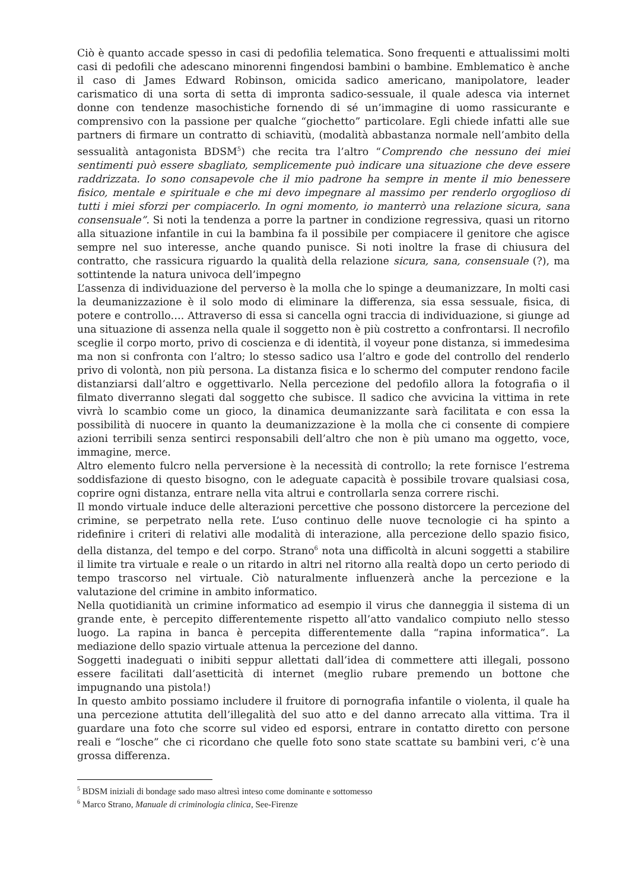Ciò è quanto accade spesso in casi di pedofilia telematica. Sono frequenti e attualissimi molti casi di pedofili che adescano minorenni fingendosi bambini o bambine. Emblematico è anche il caso di James Edward Robinson, omicida sadico americano, manipolatore, leader carismatico di una sorta di setta di impronta sadico-sessuale, il quale adesca via internet donne con tendenze masochistiche fornendo di sé un’immagine di uomo rassicurante e comprensivo con la passione per qualche “giochetto” particolare. Egli chiede infatti alle sue partners di firmare un contratto di schiavitù, (modalità abbastanza normale nell’ambito della sessualità antagonista BDSM<sup>5</sup>) che recita tra l’altro “Comprendo che nessuno dei miei sentimenti può essere sbagliato, semplicemente può indicare una situazione che deve essere raddrizzata. Io sono consapevole che il mio padrone ha sempre in mente il mio benessere fisico, mentale e spirituale e che mi devo impegnare al massimo per renderlo orgoglioso di tutti i miei sforzi per compiacerlo. In ogni momento, io manterrò una relazione sicura, sana consensuale”. Si noti la tendenza a porre la partner in condizione regressiva, quasi un ritorno alla situazione infantile in cui la bambina fa il possibile per compiacere il genitore che agisce sempre nel suo interesse, anche quando punisce. Si noti inoltre la frase di chiusura del contratto, che rassicura riguardo la qualità della relazione sicura, sana, consensuale (?), ma sottintende la natura univoca dell’impegno
L’assenza di individuazione del perverso è la molla che lo spinge a deumanizzare, In molti casi la deumanizzazione è il solo modo di eliminare la differenza, sia essa sessuale, fisica, di potere e controllo…. Attraverso di essa si cancella ogni traccia di individuazione, si giunge ad una situazione di assenza nella quale il soggetto non è più costretto a confrontarsi. Il necrofilo sceglie il corpo morto, privo di coscienza e di identità, il voyeur pone distanza, si immedesima ma non si confronta con l’altro; lo stesso sadico usa l’altro e gode del controllo del renderlo privo di volontà, non più persona. La distanza fisica e lo schermo del computer rendono facile distanziarsi dall’altro e oggettivarlo. Nella percezione del pedofilo allora la fotografia o il filmato diverranno slegati dal soggetto che subisce. Il sadico che avvicina la vittima in rete vivrà lo scambio come un gioco, la dinamica deumanizzante sarà facilitata e con essa la possibilità di nuocere in quanto la deumanizzazione è la molla che ci consente di compiere azioni terribili senza sentirci responsabili dell’altro che non è più umano ma oggetto, voce, immagine, merce.
Altro elemento fulcro nella perversione è la necessità di controllo; la rete fornisce l’estrema soddisfazione di questo bisogno, con le adeguate capacità è possibile trovare qualsiasi cosa, coprire ogni distanza, entrare nella vita altrui e controllarla senza correre rischi.
Il mondo virtuale induce delle alterazioni percettive che possono distorcere la percezione del crimine, se perpetrato nella rete. L’uso continuo delle nuove tecnologie ci ha spinto a ridefinire i criteri di relativi alle modalità di interazione, alla percezione dello spazio fisico, della distanza, del tempo e del corpo. Strano<sup>6</sup> nota una difficoltà in alcuni soggetti a stabilire il limite tra virtuale e reale o un ritardo in altri nel ritorno alla realtà dopo un certo periodo di tempo trascorso nel virtuale. Ciò naturalmente influenzerà anche la percezione e la valutazione del crimine in ambito informatico.
Nella quotidianità un crimine informatico ad esempio il virus che danneggia il sistema di un grande ente, è percepito differentemente rispetto all’atto vandalico compiuto nello stesso luogo. La rapina in banca è percepita differentemente dalla “rapina informatica”. La mediazione dello spazio virtuale attenua la percezione del danno.
Soggetti inadeguati o inibiti seppur allettati dall’idea di commettere atti illegali, possono essere facilitati dall’asetticità di internet (meglio rubare premendo un bottone che impugnando una pistola!)
In questo ambito possiamo includere il fruitore di pornografia infantile o violenta, il quale ha una percezione attutita dell’illegalità del suo atto e del danno arrecato alla vittima. Tra il guardare una foto che scorre sul video ed esporsi, entrare in contatto diretto con persone reali e “losche” che ci ricordano che quelle foto sono state scattate su bambini veri, c’è una grossa differenza.
<sup>5</sup> BDSM iniziali di bondage sado maso altresì inteso come dominante e sottomesso
<sup>6</sup> Marco Strano, Manuale di criminologia clinica, See-Firenze